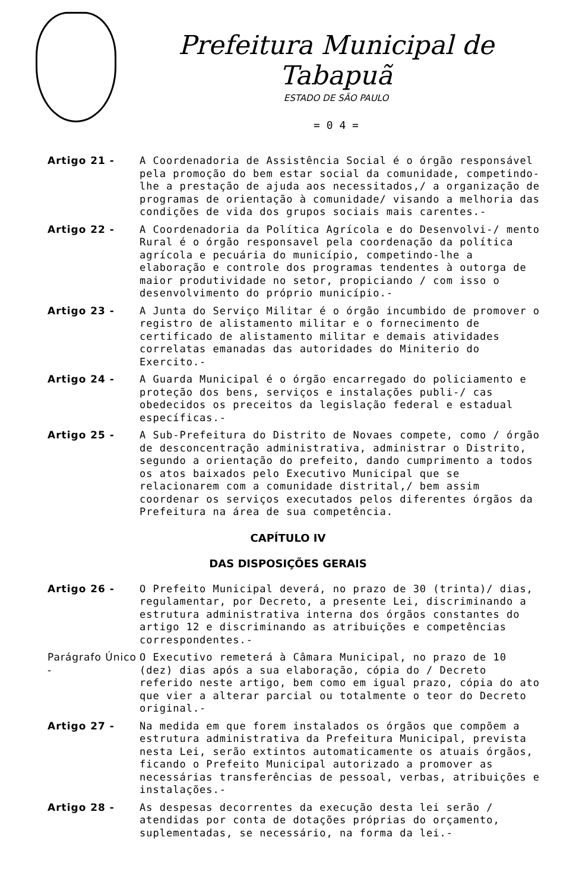Prefeitura Municipal de Tabapuã
ESTADO DE SÃO PAULO
= 0 4 =
Artigo 21 - A Coordenadoria de Assistência Social é o órgão responsável pela promoção do bem estar social da comunidade, competindo-lhe a prestação de ajuda aos necessitados,/ a organização de programas de orientação à comunidade/ visando a melhoria das condições de vida dos grupos sociais mais carentes.-
Artigo 22 - A Coordenadoria da Política Agrícola e do Desenvolvi-/ mento Rural é o órgão responsavel pela coordenação da política agrícola e pecuária do município, competindo-lhe a elaboração e controle dos programas tendentes à outorga de maior produtividade no setor, propiciando / com isso o desenvolvimento do próprio município.-
Artigo 23 - A Junta do Serviço Militar é o órgão incumbido de promover o registro de alistamento militar e o fornecimento de certificado de alistamento militar e demais atividades correlatas emanadas das autoridades do Miniterio do Exercito.-
Artigo 24 - A Guarda Municipal é o órgão encarregado do policiamento e proteção dos bens, serviços e instalações publi-/ cas obedecidos os preceitos da legislação federal e estadual específicas.-
Artigo 25 - A Sub-Prefeitura do Distrito de Novaes compete, como / órgão de desconcentração administrativa, administrar o Distrito, segundo a orientação do prefeito, dando cumprimento a todos os atos baixados pelo Executivo Municipal que se relacionarem com a comunidade distrital,/ bem assim coordenar os serviços executados pelos diferentes órgãos da Prefeitura na área de sua competência.
CAPÍTULO IV
DAS DISPOSIÇÕES GERAIS
Artigo 26 - O Prefeito Municipal deverá, no prazo de 30 (trinta)/ dias, regulamentar, por Decreto, a presente Lei, discriminando a estrutura administrativa interna dos órgãos constantes do artigo 12 e discriminando as atribuições e competências correspondentes.-
Parágrafo Único -
O Executivo remeterá à Câmara Municipal, no prazo de 10 (dez) dias após a sua elaboração, cópia do / Decreto referido neste artigo, bem como em igual prazo, cópia do ato que vier a alterar parcial ou totalmente o teor do Decreto original.-
Artigo 27 - Na medida em que forem instalados os órgãos que compõem a estrutura administrativa da Prefeitura Municipal, prevista nesta Lei, serão extintos automaticamente os atuais órgãos, ficando o Prefeito Municipal autorizado a promover as necessárias transferências de pessoal, verbas, atribuições e instalações.-
Artigo 28 - As despesas decorrentes da execução desta lei serão / atendidas por conta de dotações próprias do orçamento, suplementadas, se necessário, na forma da lei.-